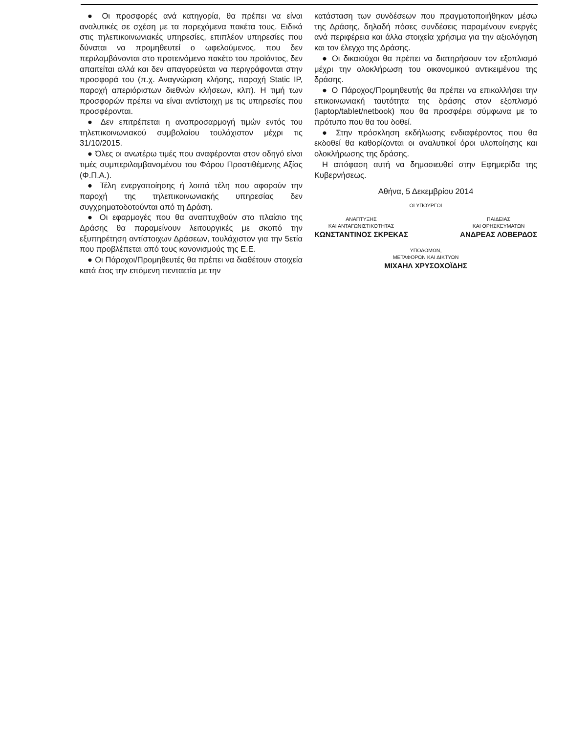● Οι προσφορές ανά κατηγορία, θα πρέπει να είναι αναλυτικές σε σχέση με τα παρεχόμενα πακέτα τους. Ειδικά στις τηλεπικοινωνιακές υπηρεσίες, επιπλέον υπηρεσίες που δύναται να προμηθευτεί ο ωφελούμενος, που δεν περιλαμβάνονται στο προτεινόμενο πακέτο του προϊόντος, δεν απαιτείται αλλά και δεν απαγορεύεται να περιγράφονται στην προσφορά του (π.χ. Αναγνώριση κλήσης, παροχή Static IP, παροχή απεριόριστων διεθνών κλήσεων, κλπ). Η τιμή των προσφορών πρέπει να είναι αντίστοιχη με τις υπηρεσίες που προσφέρονται.
● Δεν επιτρέπεται η αναπροσαρμογή τιμών εντός του τηλεπικοινωνιακού συμβολαίου τουλάχιστον μέχρι τις 31/10/2015.
● Όλες οι ανωτέρω τιμές που αναφέρονται στον οδηγό είναι τιμές συμπεριλαμβανομένου του Φόρου Προστιθέμενης Αξίας (Φ.Π.Α.).
● Τέλη ενεργοποίησης ή λοιπά τέλη που αφορούν την παροχή της τηλεπικοινωνιακής υπηρεσίας δεν συγχρηματοδοτούνται από τη Δράση.
● Οι εφαρμογές που θα αναπτυχθούν στο πλαίσιο της Δράσης θα παραμείνουν λειτουργικές με σκοπό την εξυπηρέτηση αντίστοιχων Δράσεων, τουλάχιστον για την 5ετία που προβλέπεται από τους κανονισμούς της Ε.Ε.
● Οι Πάροχοι/Προμηθευτές θα πρέπει να διαθέτουν στοιχεία κατά έτος την επόμενη πενταετία με την
κατάσταση των συνδέσεων που πραγματοποιήθηκαν μέσω της Δράσης, δηλαδή πόσες συνδέσεις παραμένουν ενεργές ανά περιφέρεια και άλλα στοιχεία χρήσιμα για την αξιολόγηση και τον έλεγχο της Δράσης.
● Οι δικαιούχοι θα πρέπει να διατηρήσουν τον εξοπλισμό μέχρι την ολοκλήρωση του οικονομικού αντικειμένου της δράσης.
● Ο Πάροχος/Προμηθευτής θα πρέπει να επικολλήσει την επικοινωνιακή ταυτότητα της δράσης στον εξοπλισμό (laptop/tablet/netbook) που θα προσφέρει σύμφωνα με το πρότυπο που θα του δοθεί.
● Στην πρόσκληση εκδήλωσης ενδιαφέροντος που θα εκδοθεί θα καθορίζονται οι αναλυτικοί όροι υλοποίησης και ολοκλήρωσης της δράσης.
Η απόφαση αυτή να δημοσιευθεί στην Εφημερίδα της Κυβερνήσεως.
Αθήνα, 5 Δεκεμβρίου 2014
ΟΙ ΥΠΟΥΡΓΟΙ
ΑΝΑΠΤΥΞΗΣ
ΚΑΙ ΑΝΤΑΓΩΝΙΣΤΙΚΟΤΗΤΑΣ
ΚΩΝΣΤΑΝΤΙΝΟΣ ΣΚΡΕΚΑΣ
ΠΑΙΔΕΙΑΣ
ΚΑΙ ΘΡΗΣΚΕΥΜΑΤΩΝ
ΑΝΔΡΕΑΣ ΛΟΒΕΡΔΟΣ
ΥΠΟΔΟΜΩΝ,
ΜΕΤΑΦΟΡΩΝ ΚΑΙ ΔΙΚΤΥΩΝ
ΜΙΧΑΗΛ ΧΡΥΣΟΧΟΪΔΗΣ